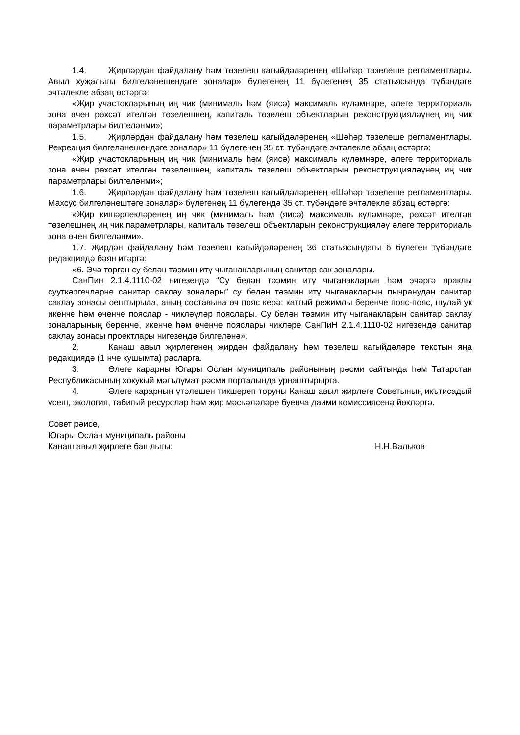1.4. Җирләрдән файдалану һәм төзелеш кагыйдәләренең «Шәһәр төзелеше регламентлары. Авыл хуҗалыгы билгеләнешендәге зоналар» бүлегенең 11 бүлегенең 35 статьясында түбәндәге эчтәлекле абзац өстәргә:
«Җир участокларының иң чик (минималь һәм (яисә) максималь күләмнәре, әлеге территориаль зона өчен рөхсәт ителгән төзелешнең, капиталь төзелеш объектларын реконструкцияләүнең иң чик параметрлары билгеләнми»;
1.5. Җирләрдән файдалану һәм төзелеш кагыйдәләренең «Шәһәр төзелеше регламентлары. Рекреация билгеләнешендәге зоналар» 11 бүлегенең 35 ст. түбәндәге эчтәлекле абзац өстәргә:
«Җир участокларының иң чик (минималь һәм (яисә) максималь күләмнәре, әлеге территориаль зона өчен рөхсәт ителгән төзелешнең, капиталь төзелеш объектларын реконструкцияләүнең иң чик параметрлары билгеләнми»;
1.6. Җирләрдән файдалану һәм төзелеш кагыйдәләренең «Шәһәр төзелеше регламентлары. Махсус билгеләнештәге зоналар» бүлегенең 11 бүлегендә 35 ст. түбәндәге эчтәлекле абзац өстәргә:
«Җир кишәрлекләренең иң чик (минималь һәм (яисә) максималь күләмнәре, рөхсәт ителгән төзелешнең иң чик параметрлары, капиталь төзелеш объектларын реконструкцияләү әлеге территориаль зона өчен билгеләнми».
1.7. Җирдән файдалану һәм төзелеш кагыйдәләренең 36 статьясындагы 6 бүлеген түбәндәге редакциядә бәян итәргә:
«6. Эчә торган су белән тәэмин итү чыганакларының санитар сак зоналары.
СанПин 2.1.4.1110-02 нигезендә “Су белән тәэмин итү чыганакларын һәм эчәргә яраклы сууткәргечләрне санитар саклау зоналары” су белән тәэмин итү чыганакларын пычранудан санитар саклау зонасы оештырыла, аның составына өч пояс керә: катгый режимлы беренче пояс-пояс, шулай ук икенче һәм өченче пояслар - чикләүләр пояслары. Су белән тәэмин итү чыганакларын санитар саклау зоналарының беренче, икенче һәм өченче пояслары чикләре СанПиН 2.1.4.1110-02 нигезендә санитар саклау зонасы проектлары нигезендә билгеләнә».
2. Канаш авыл җирлегенең җирдән файдалану һәм төзелеш кагыйдәләре текстын яңа редакциядә (1 нче кушымта) расларга.
3. Әлеге карарны Югары Ослан муниципаль районының рәсми сайтында һәм Татарстан Республикасының хокукый мәгълүмат рәсми порталында урнаштырырга.
4. Әлеге карарның үтәлешен тикшереп торуны Канаш авыл җирлеге Советының икътисадый үсеш, экология, табигый ресурслар һәм җир мәсьәләләре буенча даими комиссиясенә йөкләргә.
Совет рәисе,
Югары Ослан муниципаль районы
Канаш авыл җирлеге башлыгы: Н.Н.Вальков